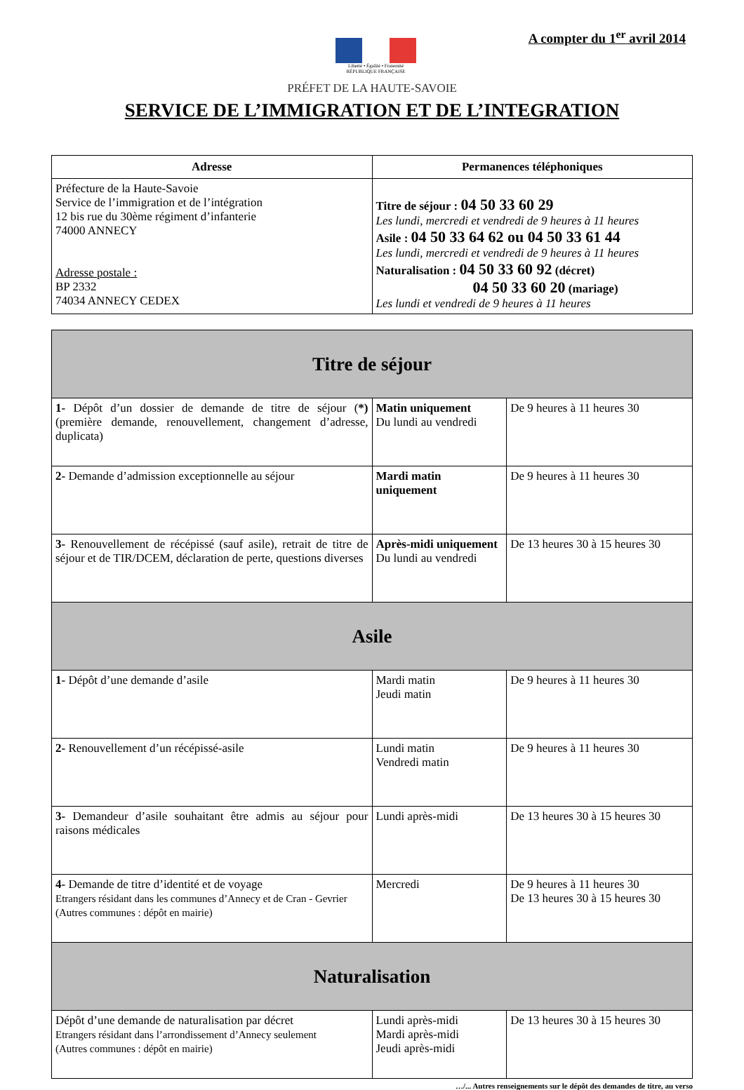A compter du 1<sup>er</sup> avril 2014
Liberté • Égalité • Fraternité
RÉPUBLIQUE FRANÇAISE
PRÉFET DE LA HAUTE-SAVOIE
SERVICE DE L’IMMIGRATION ET DE L’INTEGRATION
| Adresse | Permanences téléphoniques |
| --- | --- |
| Préfecture de la Haute-Savoie Service de l’immigration et de l’intégration 12 bis rue du 30ème régiment d’infanterie 74000 ANNECY Adresse postale : BP 2332 74034 ANNECY CEDEX | Titre de séjour : 04 50 33 60 29 Les lundi, mercredi et vendredi de 9 heures à 11 heures Asile : 04 50 33 64 62 ou 04 50 33 61 44 Les lundi, mercredi et vendredi de 9 heures à 11 heures Naturalisation : 04 50 33 60 92 (décret) 04 50 33 60 20 (mariage) Les lundi et vendredi de 9 heures à 11 heures |
| Titre de séjour | | |
| 1- Dépôt d’un dossier de demande de titre de séjour ( *) (première demande, renouvellement, changement d’adresse, duplicata) | Matin uniquement Du lundi au vendredi | De 9 heures à 11 heures 30 |
| 2- Demande d’admission exceptionnelle au séjour | Mardi matin uniquement | De 9 heures à 11 heures 30 |
| 3- Renouvellement de récépissé (sauf asile), retrait de titre de séjour et de TIR/DCEM, déclaration de perte, questions diverses | Après-midi uniquement Du lundi au vendredi | De 13 heures 30 à 15 heures 30 |
| Asile | | |
| 1- Dépôt d’une demande d’asile | Mardi matin Jeudi matin | De 9 heures à 11 heures 30 |
| 2- Renouvellement d’un récépissé-asile | Lundi matin Vendredi matin | De 9 heures à 11 heures 30 |
| 3- Demandeur d’asile souhaitant être admis au séjour pour raisons médicales | Lundi après-midi | De 13 heures 30 à 15 heures 30 |
| 4- Demande de titre d’identité et de voyage Etrangers résidant dans les communes d’Annecy et de Cran - Gevrier (Autres communes : dépôt en mairie) | Mercredi | De 9 heures à 11 heures 30 De 13 heures 30 à 15 heures 30 |
| Naturalisation | | |
| Dépôt d’une demande de naturalisation par décret Etrangers résidant dans l’arrondissement d’Annecy seulement (Autres communes : dépôt en mairie) | Lundi après-midi Mardi après-midi Jeudi après-midi | De 13 heures 30 à 15 heures 30 |
…/... Autres renseignements sur le dépôt des demandes de titre, au verso